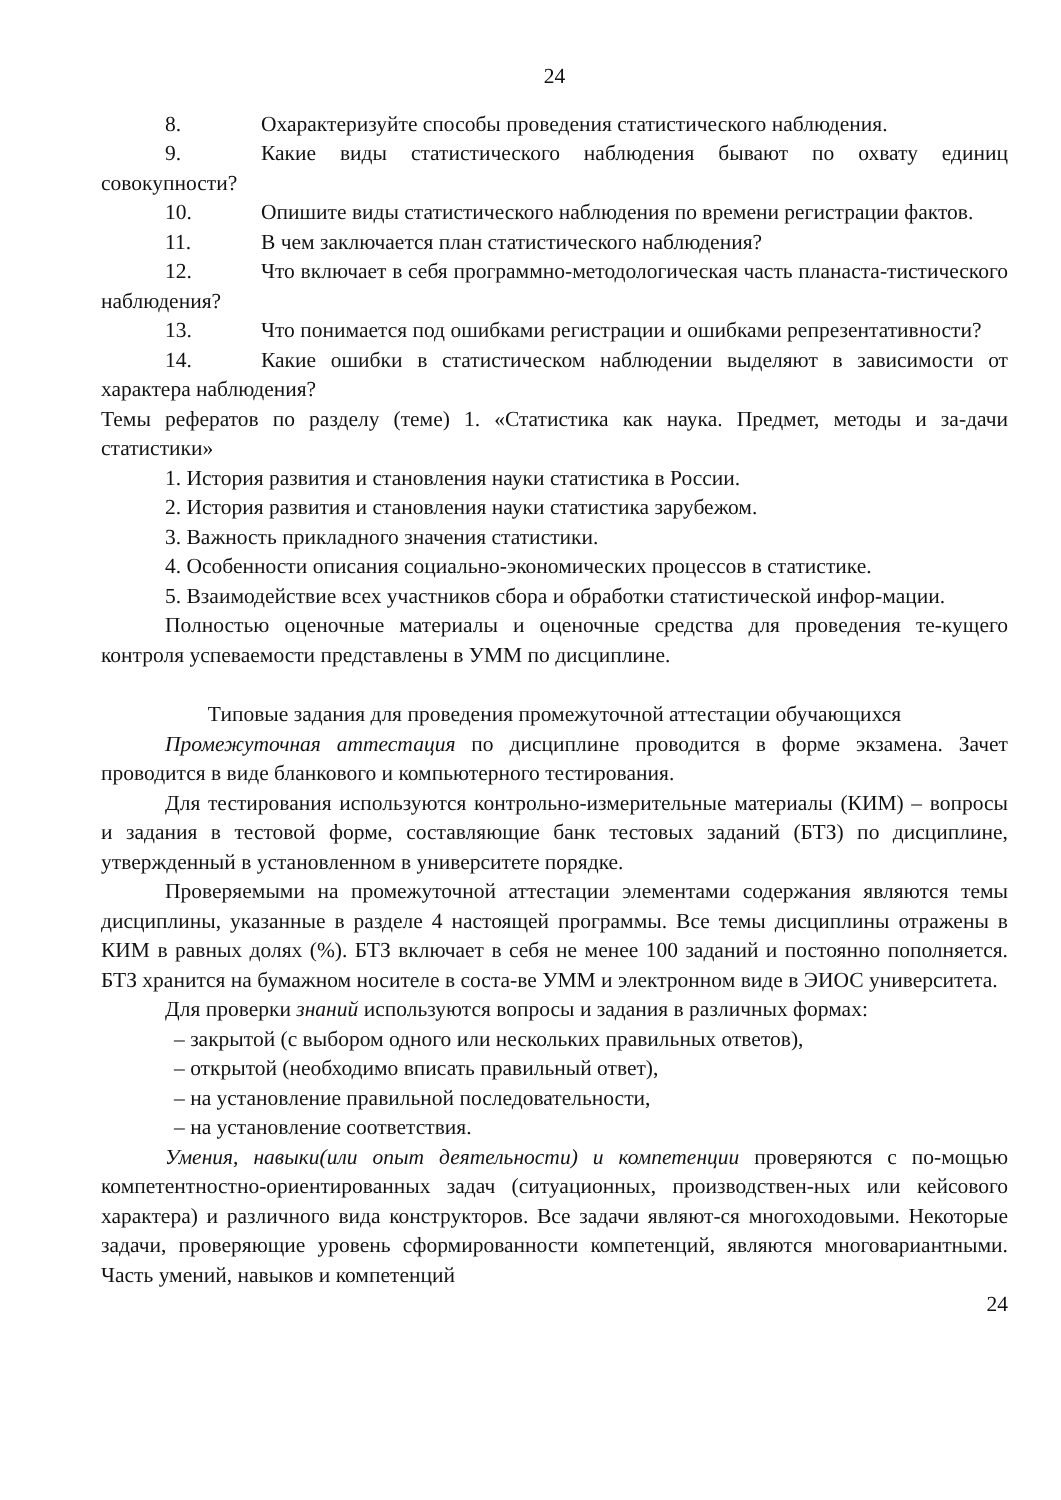24
8. Охарактеризуйте способы проведения статистического наблюдения.
9. Какие виды статистического наблюдения бывают по охвату единиц совокупности?
10. Опишите виды статистического наблюдения по времени регистрации фактов.
11. В чем заключается план статистического наблюдения?
12. Что включает в себя программно-методологическая часть планаста-тистического наблюдения?
13. Что понимается под ошибками регистрации и ошибками репрезентативности?
14. Какие ошибки в статистическом наблюдении выделяют в зависимости от характера наблюдения?
Темы рефератов по разделу (теме) 1. «Статистика как наука. Предмет, методы и за-дачи статистики»
1. История развития и становления науки статистика в России.
2. История развития и становления науки статистика зарубежом.
3. Важность прикладного значения статистики.
4. Особенности описания социально-экономических процессов в статистике.
5. Взаимодействие всех участников сбора и обработки статистической инфор-мации.
Полностью оценочные материалы и оценочные средства для проведения те-кущего контроля успеваемости представлены в УММ по дисциплине.
Типовые задания для проведения промежуточной аттестации обучающихся
Промежуточная аттестация по дисциплине проводится в форме экзамена. Зачет проводится в виде бланкового и компьютерного тестирования.
Для тестирования используются контрольно-измерительные материалы (КИМ) – вопросы и задания в тестовой форме, составляющие банк тестовых заданий (БТЗ) по дисциплине, утвержденный в установленном в университете порядке.
Проверяемыми на промежуточной аттестации элементами содержания являются темы дисциплины, указанные в разделе 4 настоящей программы. Все темы дисциплины отражены в КИМ в равных долях (%). БТЗ включает в себя не менее 100 заданий и постоянно пополняется. БТЗ хранится на бумажном носителе в соста-ве УММ и электронном виде в ЭИОС университета.
Для проверки знаний используются вопросы и задания в различных формах:
– закрытой (с выбором одного или нескольких правильных ответов),
– открытой (необходимо вписать правильный ответ),
– на установление правильной последовательности,
– на установление соответствия.
Умения, навыки(или опыт деятельности) и компетенции проверяются с по-мощью компетентностно-ориентированных задач (ситуационных, производствен-ных или кейсового характера) и различного вида конструкторов. Все задачи являют-ся многоходовыми. Некоторые задачи, проверяющие уровень сформированности компетенций, являются многовариантными. Часть умений, навыков и компетенций
24